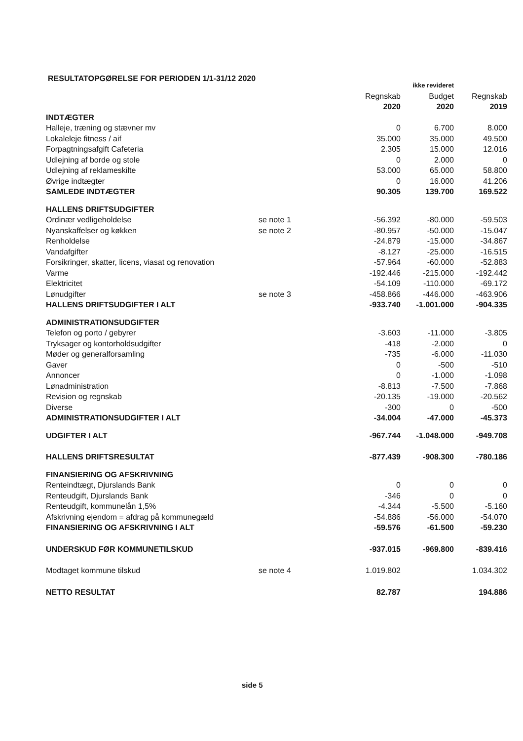RESULTATOPGØRELSE FOR PERIODEN 1/1-31/12 2020
| | | | ikke revideret | |
| | | Regnskab 2020 | Budget 2020 | Regnskab 2019 |
| INDTÆGTER | | | | |
| Halleje, træning og stævner mv | | 0 | 6.700 | 8.000 |
| Lokaleleje fitness / aif | | 35.000 | 35.000 | 49.500 |
| Forpagtningsafgift Cafeteria | | 2.305 | 15.000 | 12.016 |
| Udlejning af borde og stole | | 0 | 2.000 | 0 |
| Udlejning af reklameskilte | | 53.000 | 65.000 | 58.800 |
| Øvrige indtægter | | 0 | 16.000 | 41.206 |
| SAMLEDE INDTÆGTER | | 90.305 | 139.700 | 169.522 |
| HALLENS DRIFTSUDGIFTER | | | | |
| Ordinær vedligeholdelse | se note 1 | -56.392 | -80.000 | -59.503 |
| Nyanskaffelser og køkken | se note 2 | -80.957 | -50.000 | -15.047 |
| Renholdelse | | -24.879 | -15.000 | -34.867 |
| Vandafgifter | | -8.127 | -25.000 | -16.515 |
| Forsikringer, skatter, licens, viasat og renovation | | -57.964 | -60.000 | -52.883 |
| Varme | | -192.446 | -215.000 | -192.442 |
| Elektricitet | | -54.109 | -110.000 | -69.172 |
| Lønudgifter | se note 3 | -458.866 | -446.000 | -463.906 |
| HALLENS DRIFTSUDGIFTER I ALT | | -933.740 | -1.001.000 | -904.335 |
| ADMINISTRATIONSUDGIFTER | | | | |
| Telefon og porto / gebyrer | | -3.603 | -11.000 | -3.805 |
| Tryksager og kontorholdsudgifter | | -418 | -2.000 | 0 |
| Møder og generalforsamling | | -735 | -6.000 | -11.030 |
| Gaver | | 0 | -500 | -510 |
| Annoncer | | 0 | -1.000 | -1.098 |
| Lønadministration | | -8.813 | -7.500 | -7.868 |
| Revision og regnskab | | -20.135 | -19.000 | -20.562 |
| Diverse | | -300 | 0 | -500 |
| ADMINISTRATIONSUDGIFTER I ALT | | -34.004 | -47.000 | -45.373 |
| UDGIFTER I ALT | | -967.744 | -1.048.000 | -949.708 |
| HALLENS DRIFTSRESULTAT | | -877.439 | -908.300 | -780.186 |
| FINANSIERING OG AFSKRIVNING | | | | |
| Renteindtægt, Djurslands Bank | | 0 | 0 | 0 |
| Renteudgift, Djurslands Bank | | -346 | 0 | 0 |
| Renteudgift, kommunelån 1,5% | | -4.344 | -5.500 | -5.160 |
| Afskrivning ejendom = afdrag på kommunegæld | | -54.886 | -56.000 | -54.070 |
| FINANSIERING OG AFSKRIVNING I ALT | | -59.576 | -61.500 | -59.230 |
| UNDERSKUD FØR KOMMUNETILSKUD | | -937.015 | -969.800 | -839.416 |
| Modtaget kommune tilskud | se note 4 | 1.019.802 | | 1.034.302 |
| NETTO RESULTAT | | 82.787 | | 194.886 |
side 5